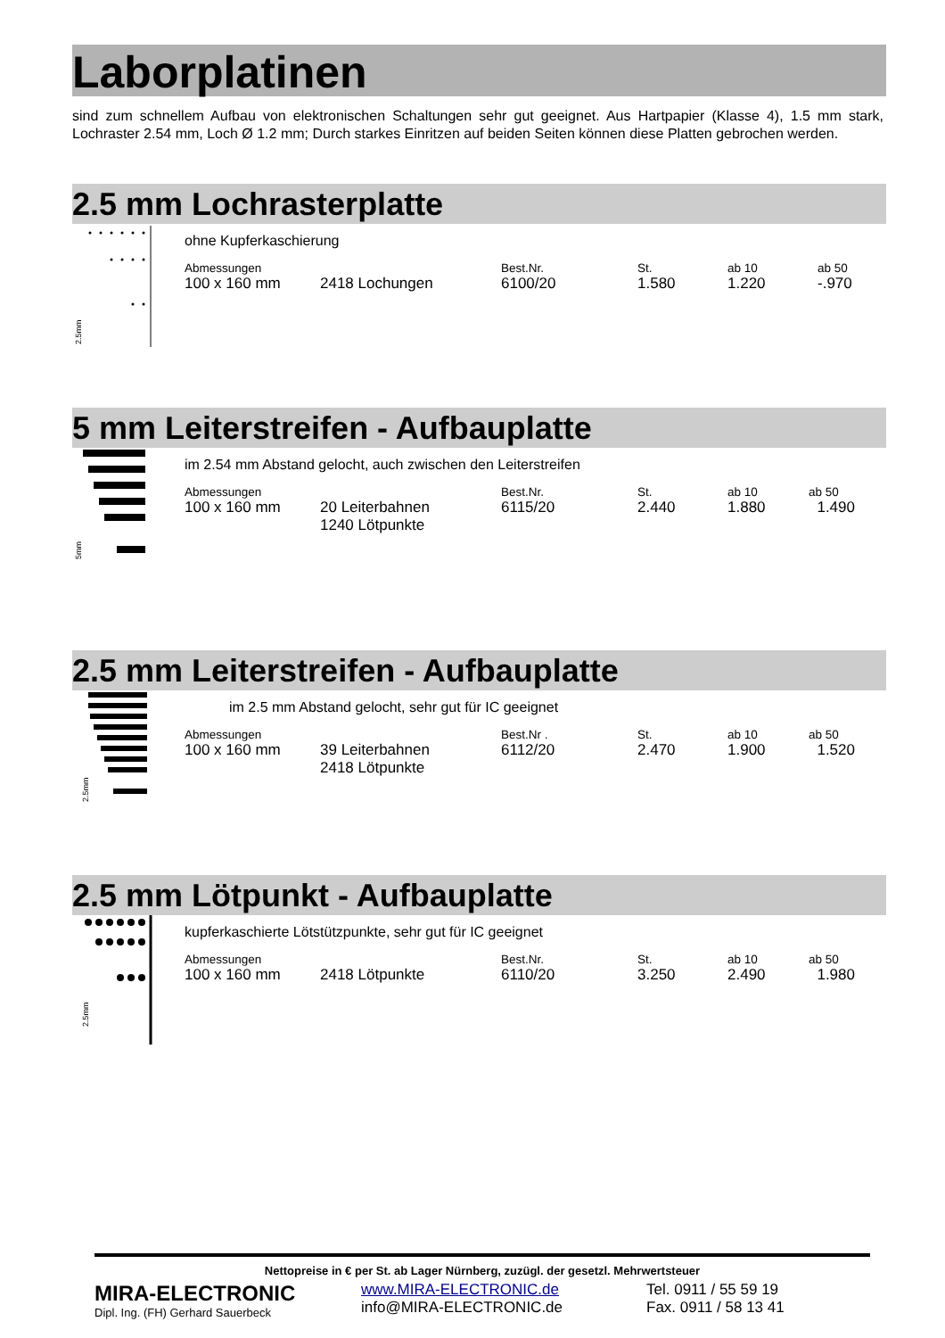Laborplatinen
sind zum schnellem Aufbau von elektronischen Schaltungen sehr gut geeignet. Aus Hartpapier (Klasse 4), 1.5 mm stark, Lochraster 2.54 mm, Loch Ø 1.2 mm; Durch starkes Einritzen auf beiden Seiten können diese Platten gebrochen werden.
2.5 mm Lochrasterplatte
2.5mm
ohne Kupferkaschierung
| Abmessungen | | Best.Nr. | St. | ab 10 | ab 50 |
| --- | --- | --- | --- | --- | --- |
| 100 x 160 mm | 2418 Lochungen | 6100/20 | 1.580 | 1.220 | -.970 |
5 mm Leiterstreifen - Aufbauplatte
5mm
im 2.54 mm Abstand gelocht, auch zwischen den Leiterstreifen
| Abmessungen | | Best.Nr. | St. | ab 10 | ab 50 |
| --- | --- | --- | --- | --- | --- |
| 100 x 160 mm | 20 Leiterbahnen 1240 Lötpunkte | 6115/20 | 2.440 | 1.880 | 1.490 |
2.5 mm Leiterstreifen - Aufbauplatte
2.5mm
im 2.5 mm Abstand gelocht, sehr gut für IC geeignet
| Abmessungen | | Best.Nr . | St. | ab 10 | ab 50 |
| --- | --- | --- | --- | --- | --- |
| 100 x 160 mm | 39 Leiterbahnen 2418 Lötpunkte | 6112/20 | 2.470 | 1.900 | 1.520 |
2.5 mm Lötpunkt - Aufbauplatte
2.5mm
kupferkaschierte Lötstützpunkte, sehr gut für IC geeignet
| Abmessungen | | Best.Nr. | St. | ab 10 | ab 50 |
| --- | --- | --- | --- | --- | --- |
| 100 x 160 mm | 2418 Lötpunkte | 6110/20 | 3.250 | 2.490 | 1.980 |
Nettopreise in € per St. ab Lager Nürnberg, zuzügl. der gesetzl. Mehrwertsteuer
MIRA-ELECTRONIC
Dipl. Ing. (FH) Gerhard Sauerbeck
www.MIRA-ELECTRONIC.de
info@MIRA-ELECTRONIC.de
Tel. 0911 / 55 59 19
Fax. 0911 / 58 13 41